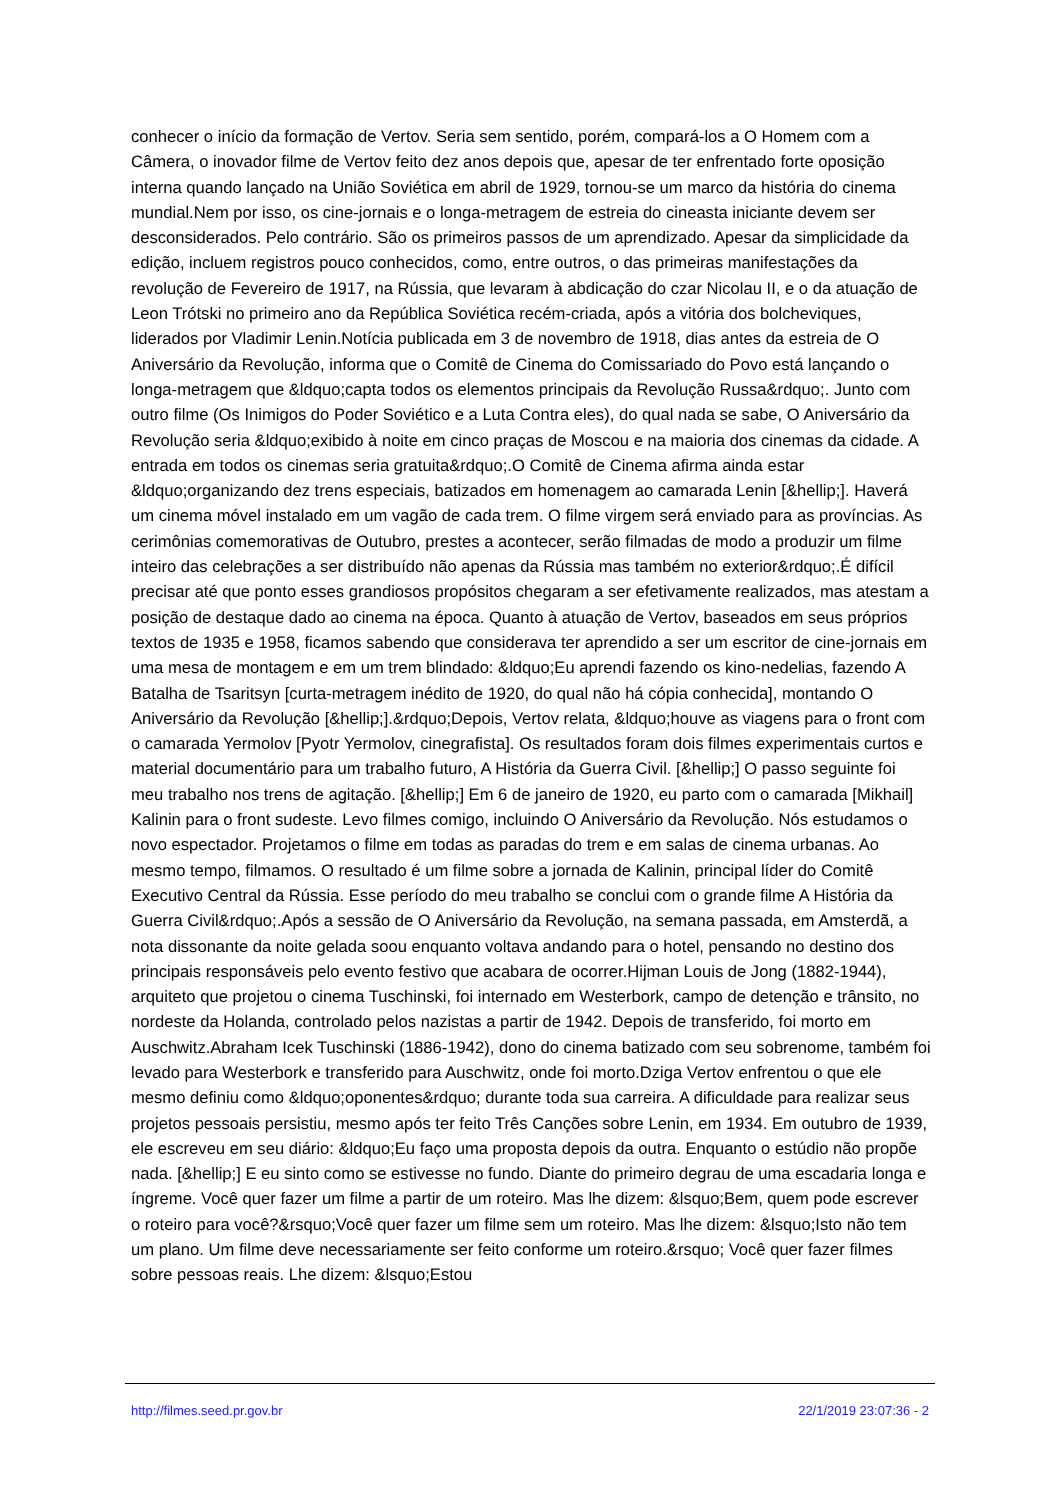conhecer o início da formação de Vertov. Seria sem sentido, porém, compará-los a O Homem com a Câmera, o inovador filme de Vertov feito dez anos depois que, apesar de ter enfrentado forte oposição interna quando lançado na União Soviética em abril de 1929, tornou-se um marco da história do cinema mundial.Nem por isso, os cine-jornais e o longa-metragem de estreia do cineasta iniciante devem ser desconsiderados. Pelo contrário. São os primeiros passos de um aprendizado. Apesar da simplicidade da edição, incluem registros pouco conhecidos, como, entre outros, o das primeiras manifestações da revolução de Fevereiro de 1917, na Rússia, que levaram à abdicação do czar Nicolau II, e o da atuação de Leon Trótski no primeiro ano da República Soviética recém-criada, após a vitória dos bolcheviques, liderados por Vladimir Lenin.Notícia publicada em 3 de novembro de 1918, dias antes da estreia de O Aniversário da Revolução, informa que o Comitê de Cinema do Comissariado do Povo está lançando o longa-metragem que &ldquo;capta todos os elementos principais da Revolução Russa&rdquo;. Junto com outro filme (Os Inimigos do Poder Soviético e a Luta Contra eles), do qual nada se sabe, O Aniversário da Revolução seria &ldquo;exibido à noite em cinco praças de Moscou e na maioria dos cinemas da cidade. A entrada em todos os cinemas seria gratuita&rdquo;.O Comitê de Cinema afirma ainda estar &ldquo;organizando dez trens especiais, batizados em homenagem ao camarada Lenin [&hellip;]. Haverá um cinema móvel instalado em um vagão de cada trem. O filme virgem será enviado para as províncias. As cerimônias comemorativas de Outubro, prestes a acontecer, serão filmadas de modo a produzir um filme inteiro das celebrações a ser distribuído não apenas da Rússia mas também no exterior&rdquo;.É difícil precisar até que ponto esses grandiosos propósitos chegaram a ser efetivamente realizados, mas atestam a posição de destaque dado ao cinema na época. Quanto à atuação de Vertov, baseados em seus próprios textos de 1935 e 1958, ficamos sabendo que considerava ter aprendido a ser um escritor de cine-jornais em uma mesa de montagem e em um trem blindado: &ldquo;Eu aprendi fazendo os kino-nedelias, fazendo A Batalha de Tsaritsyn [curta-metragem inédito de 1920, do qual não há cópia conhecida], montando O Aniversário da Revolução [&hellip;].&rdquo;Depois, Vertov relata, &ldquo;houve as viagens para o front com o camarada Yermolov [Pyotr Yermolov, cinegrafista]. Os resultados foram dois filmes experimentais curtos e material documentário para um trabalho futuro, A História da Guerra Civil. [&hellip;] O passo seguinte foi meu trabalho nos trens de agitação. [&hellip;] Em 6 de janeiro de 1920, eu parto com o camarada [Mikhail] Kalinin para o front sudeste. Levo filmes comigo, incluindo O Aniversário da Revolução. Nós estudamos o novo espectador. Projetamos o filme em todas as paradas do trem e em salas de cinema urbanas. Ao mesmo tempo, filmamos. O resultado é um filme sobre a jornada de Kalinin, principal líder do Comitê Executivo Central da Rússia. Esse período do meu trabalho se conclui com o grande filme A História da Guerra Civil&rdquo;.Após a sessão de O Aniversário da Revolução, na semana passada, em Amsterdã, a nota dissonante da noite gelada soou enquanto voltava andando para o hotel, pensando no destino dos principais responsáveis pelo evento festivo que acabara de ocorrer.Hijman Louis de Jong (1882-1944), arquiteto que projetou o cinema Tuschinski, foi internado em Westerbork, campo de detenção e trânsito, no nordeste da Holanda, controlado pelos nazistas a partir de 1942. Depois de transferido, foi morto em Auschwitz.Abraham Icek Tuschinski (1886-1942), dono do cinema batizado com seu sobrenome, também foi levado para Westerbork e transferido para Auschwitz, onde foi morto.Dziga Vertov enfrentou o que ele mesmo definiu como &ldquo;oponentes&rdquo; durante toda sua carreira. A dificuldade para realizar seus projetos pessoais persistiu, mesmo após ter feito Três Canções sobre Lenin, em 1934. Em outubro de 1939, ele escreveu em seu diário: &ldquo;Eu faço uma proposta depois da outra. Enquanto o estúdio não propõe nada. [&hellip;] E eu sinto como se estivesse no fundo. Diante do primeiro degrau de uma escadaria longa e íngreme. Você quer fazer um filme a partir de um roteiro. Mas lhe dizem: &lsquo;Bem, quem pode escrever o roteiro para você?&rsquo;Você quer fazer um filme sem um roteiro. Mas lhe dizem: &lsquo;Isto não tem um plano. Um filme deve necessariamente ser feito conforme um roteiro.&rsquo; Você quer fazer filmes sobre pessoas reais. Lhe dizem: &lsquo;Estou
http://filmes.seed.pr.gov.br 22/1/2019 23:07:36 - 2